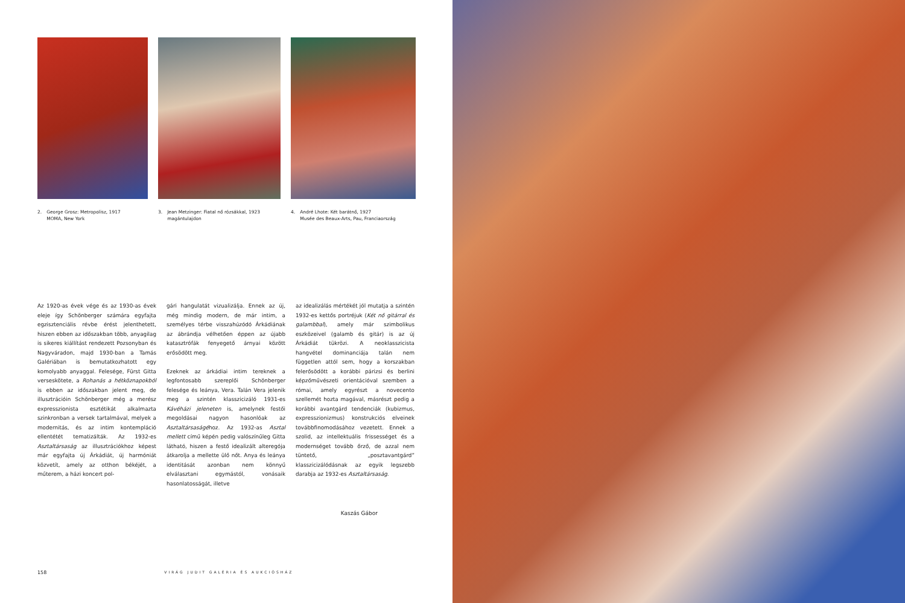2. George Grosz: Metropolisz, 1917
MOMA, New York
3. Jean Metzinger: Fiatal nő rózsákkal, 1923
magántulajdon
4. André Lhote: Két barátnő, 1927
Musée des Beaux-Arts, Pau, Franciaország
Az 1920-as évek vége és az 1930-as évek eleje így Schönberger számára egyfajta egzisztenciális révbe érést jelenthetett, hiszen ebben az időszakban több, anyagilag is sikeres kiállítást rendezett Pozsonyban és Nagyváradon, majd 1930-ban a Tamás Galériában is bemutatkozhatott egy komolyabb anyaggal. Felesége, Fürst Gitta verseskötete, a Rohanás a hétköznapokból is ebben az időszakban jelent meg, de illusztrációin Schönberger még a merész expresszionista esztétikát alkalmazta szinkronban a versek tartalmával, melyek a modernitás, és az intim kontempláció ellentétét tematizálták. Az 1932-es Asztaltársaság az illusztrációkhoz képest már egyfajta új Árkádiát, új harmóniát közvetít, amely az otthon békéjét, a műterem, a házi koncert pol-
gári hangulatát vizualizálja. Ennek az új, még mindig modern, de már intim, a személyes térbe visszahúzódó Árkádiának az ábrándja vélhetően éppen az újabb katasztrófák fenyegető árnyai között erősödött meg.
Ezeknek az árkádiai intim tereknek a legfontosabb szereplői Schönberger felesége és leánya, Vera. Talán Vera jelenik meg a szintén klasszicizáló 1931-es Kávéházi jeleneten is, amelynek festői megoldásai nagyon hasonlóak az Asztaltársaságéhoz. Az 1932-as Asztal mellett című képén pedig valószínűleg Gitta látható, hiszen a festő idealizált alteregója átkarolja a mellette ülő nőt. Anya és leánya identitását azonban nem könnyű elválasztani egymástól, vonásaik hasonlatosságát, illetve
az idealizálás mértékét jól mutatja a szintén 1932-es kettős portréjuk (Két nő gitárral és galambbal), amely már szimbolikus eszközeivel (galamb és gitár) is az új Árkádiát tükrözi. A neoklasszicista hangvétel dominanciája talán nem független attól sem, hogy a korszakban felerősödött a korábbi párizsi és berlini képzőművészeti orientációval szemben a római, amely egyrészt a novecento szellemét hozta magával, másrészt pedig a korábbi avantgárd tendenciák (kubizmus, expresszionizmus) konstrukciós elveinek továbbfinomodásához vezetett. Ennek a szolid, az intellektuális frissességet és a modernséget tovább őrző, de azzal nem tüntető, „posztavantgárd” klasszicizálódásnak az egyik legszebb darabja az 1932-es Asztaltársaság.
Kaszás Gábor
158 VIRÁG JUDIT GALÉRIA ÉS AUKCIÓSHÁZ